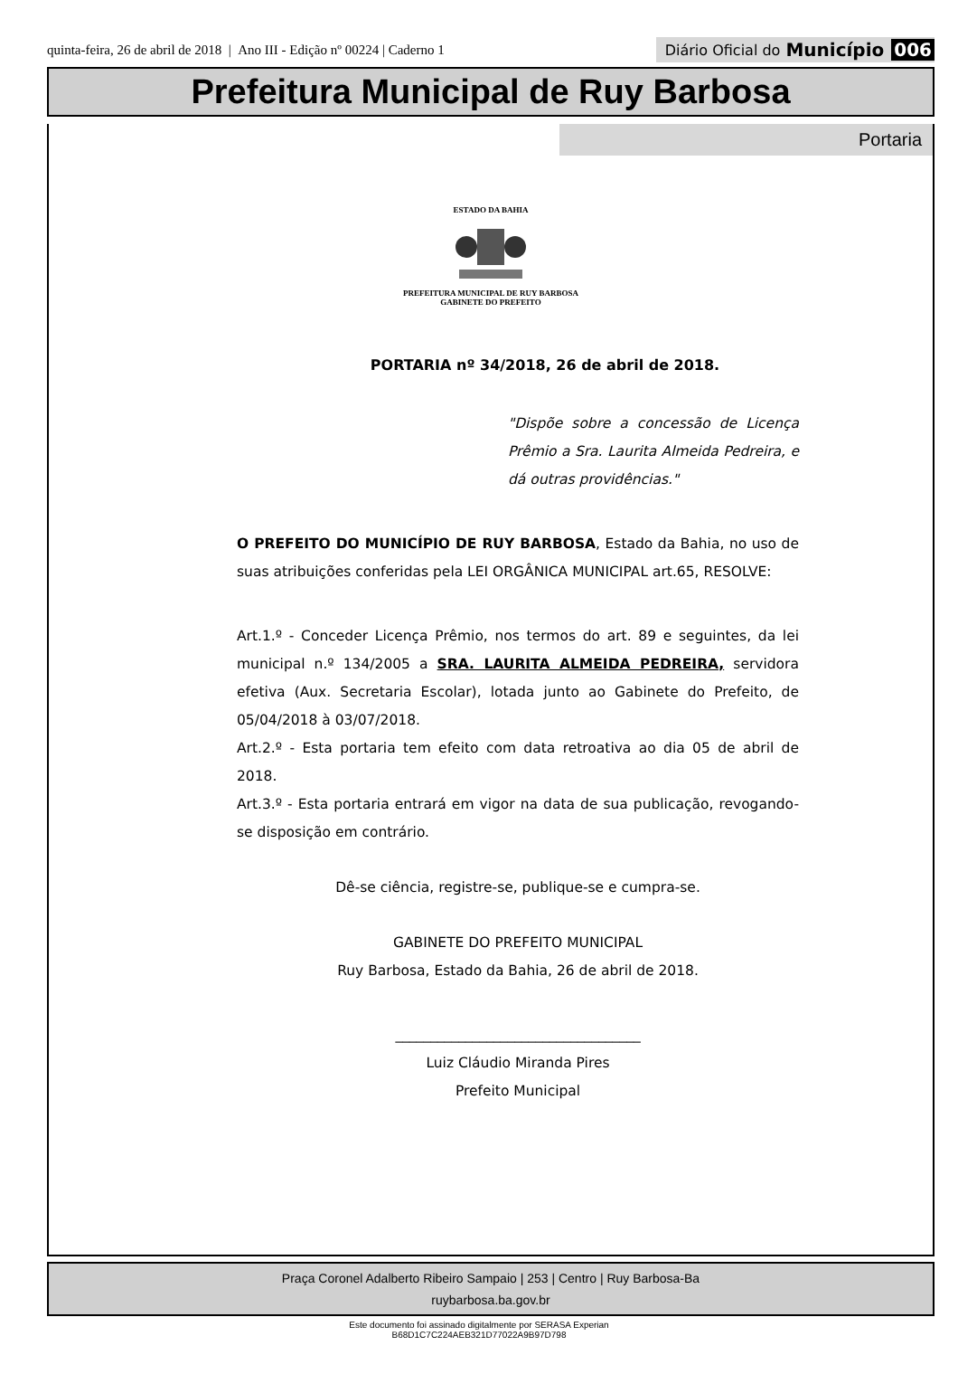quinta-feira, 26 de abril de 2018 | Ano III - Edição nº 00224 | Caderno 1
Diário Oficial do Município 006
Prefeitura Municipal de Ruy Barbosa
Portaria
ESTADO DA BAHIA PREFEITURA MUNICIPAL DE RUY BARBOSA
GABINETE DO PREFEITO
PORTARIA nº 34/2018, 26 de abril de 2018.
"Dispõe sobre a concessão de Licença Prêmio a Sra. Laurita Almeida Pedreira, e dá outras providências."
O PREFEITO DO MUNICÍPIO DE RUY BARBOSA, Estado da Bahia, no uso de suas atribuições conferidas pela LEI ORGÂNICA MUNICIPAL art.65, RESOLVE:
Art.1.º - Conceder Licença Prêmio, nos termos do art. 89 e seguintes, da lei municipal n.º 134/2005 a SRA. LAURITA ALMEIDA PEDREIRA, servidora efetiva (Aux. Secretaria Escolar), lotada junto ao Gabinete do Prefeito, de 05/04/2018 à 03/07/2018.
Art.2.º - Esta portaria tem efeito com data retroativa ao dia 05 de abril de 2018.
Art.3.º - Esta portaria entrará em vigor na data de sua publicação, revogando-se disposição em contrário.
Dê-se ciência, registre-se, publique-se e cumpra-se.
GABINETE DO PREFEITO MUNICIPAL
Ruy Barbosa, Estado da Bahia, 26 de abril de 2018.
___________________________________
Luiz Cláudio Miranda Pires
Prefeito Municipal
Praça Coronel Adalberto Ribeiro Sampaio | 253 | Centro | Ruy Barbosa-Ba
ruybarbosa.ba.gov.br
Este documento foi assinado digitalmente por SERASA Experian
B68D1C7C224AEB321D77022A9B97D798